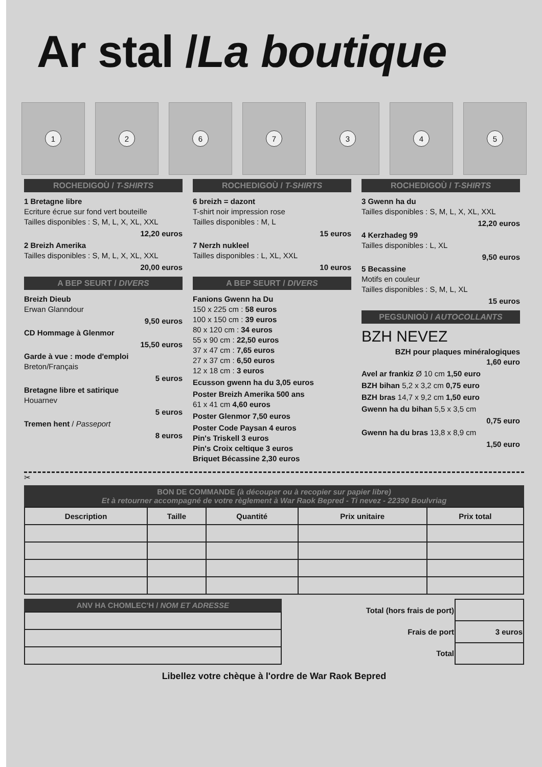Ar stal /La boutique
1
2
6
7
3
4
5
ROCHEDIGOÙ / T-SHIRTS
1 Bretagne libre
Ecriture écrue sur fond vert bouteille
Tailles disponibles : S, M, L, X, XL, XXL
12,20 euros
2 Breizh Amerika
Tailles disponibles : S, M, L, X, XL, XXL
20,00 euros
A BEP SEURT / DIVERS
Breizh Dieub
Erwan Glanndour
9,50 euros
CD Hommage à Glenmor
15,50 euros
Garde à vue : mode d'emploi
Breton/Français
5 euros
Bretagne libre et satirique
Houarnev
5 euros
Tremen hent / Passeport
8 euros
ROCHEDIGOÙ / T-SHIRTS
6 breizh = dazont
T-shirt noir impression rose
Tailles disponibles : M, L
15 euros
7 Nerzh nukleel
Tailles disponibles : L, XL, XXL
10 euros
A BEP SEURT / DIVERS
Fanions Gwenn ha Du
150 x 225 cm : 58 euros
100 x 150 cm : 39 euros
80 x 120 cm : 34 euros
55 x 90 cm : 22,50 euros
37 x 47 cm : 7,65 euros
27 x 37 cm : 6,50 euros
12 x 18 cm : 3 euros
Ecusson gwenn ha du 3,05 euros
Poster Breizh Amerika 500 ans
61 x 41 cm 4,60 euros
Poster Glenmor 7,50 euros
Poster Code Paysan 4 euros
Pin's Triskell 3 euros
Pin's Croix celtique 3 euros
Briquet Bécassine 2,30 euros
ROCHEDIGOÙ / T-SHIRTS
3 Gwenn ha du
Tailles disponibles : S, M, L, X, XL, XXL
12,20 euros
4 Kerzhadeg 99
Tailles disponibles : L, XL
9,50 euros
5 Becassine
Motifs en couleur
Tailles disponibles : S, M, L, XL
15 euros
PEGSUNIOÙ / AUTOCOLLANTS
BZH NEVEZ
BZH pour plaques minéralogiques
1,60 euro
Avel ar frankiz Ø 10 cm 1,50 euro
BZH bihan 5,2 x 3,2 cm 0,75 euro
BZH bras 14,7 x 9,2 cm 1,50 euro
Gwenn ha du bihan 5,5 x 3,5 cm
0,75 euro
Gwenn ha du bras 13,8 x 8,9 cm
1,50 euro
✂
BON DE COMMANDE (à découper ou à recopier sur papier libre)
Et à retourner accompagné de votre règlement à War Raok Bepred - Ti nevez - 22390 Boulvriag
| Description | Taille | Quantité | Prix unitaire | Prix total |
| --- | --- | --- | --- | --- |
ANV HA CHOMLEC'H / NOM ET ADRESSE
| Total (hors frais de port) | |
| Frais de port | 3 euros |
| Total | |
Libellez votre chèque à l'ordre de War Raok Bepred